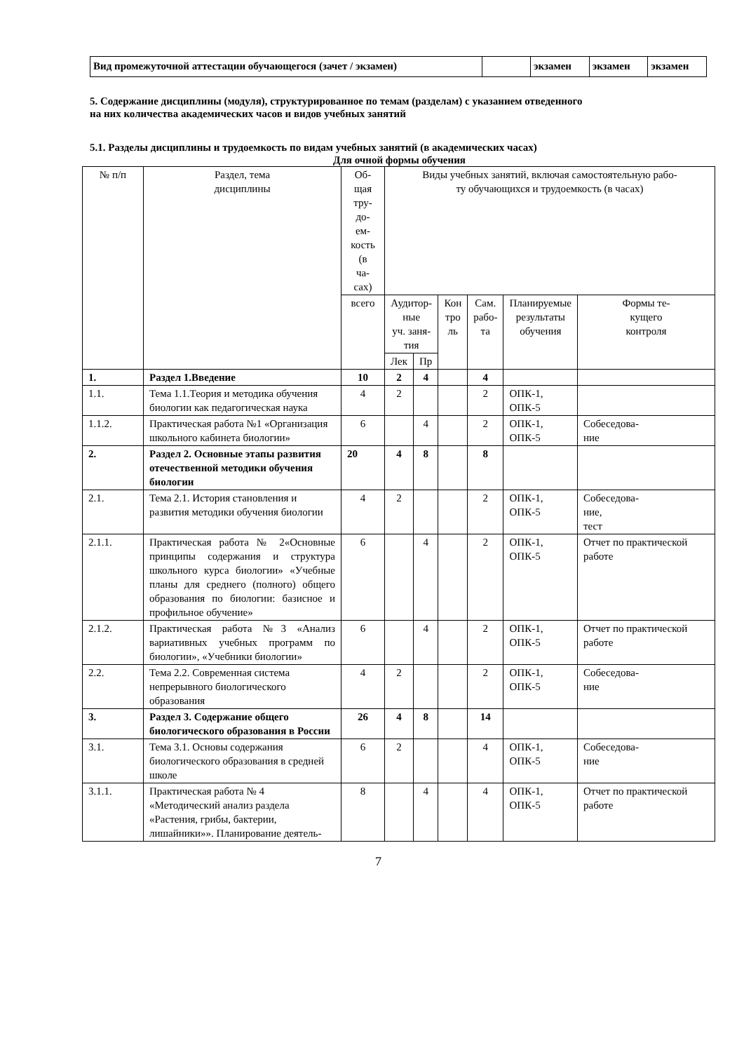| Вид промежуточной аттестации обучающегося (зачет / экзамен) | | экзамен | экзамен | экзамен |
5. Содержание дисциплины (модуля), структурированное по темам (разделам) с указанием отведенного
на них количества академических часов и видов учебных занятий
5.1. Разделы дисциплины и трудоемкость по видам учебных занятий (в академических часах)
Для очной формы обучения
| № п/п | Раздел, тема дисциплины | Об- щая тру- до- ем- кость (в ча- сах) | Виды учебных занятий, включая самостоятельную рабо- ту обучающихся и трудоемкость (в часах) | | | | | |
| --- | --- | --- | --- | --- | --- | --- | --- | --- |
| | | всего | Аудитор- ные уч. заня- тия | | Кон тро ль | Сам. рабо- та | Планируемые результаты обучения | Формы те- кущего контроля |
| | | | Лек | Пр | | | | |
| 1. | Раздел 1.Введение | 10 | 2 | 4 | | 4 | | |
| 1.1. | Тема 1.1.Теория и методика обучения биологии как педагогическая наука | 4 | 2 | | | 2 | ОПК-1, ОПК-5 | |
| 1.1.2. | Практическая работа №1 «Организация школьного кабинета биологии» | 6 | | 4 | | 2 | ОПК-1, ОПК-5 | Собеседова- ние |
| 2. | Раздел 2. Основные этапы развития отечественной методики обучения биологии | 20 | 4 | 8 | | 8 | | |
| 2.1. | Тема 2.1. История становления и развития методики обучения биологии | 4 | 2 | | | 2 | ОПК-1, ОПК-5 | Собеседова- ние, тест |
| 2.1.1. | Практическая работа № 2«Основные принципы содержания и структура школьного курса биологии» «Учебные планы для среднего (полного) общего образования по биологии: базисное и профильное обучение» | 6 | | 4 | | 2 | ОПК-1, ОПК-5 | Отчет по практической работе |
| 2.1.2. | Практическая работа №3 «Анализ вариативных учебных программ по биологии», «Учебники биологии» | 6 | | 4 | | 2 | ОПК-1, ОПК-5 | Отчет по практической работе |
| 2.2. | Тема 2.2. Современная система непрерывного биологического образования | 4 | 2 | | | 2 | ОПК-1, ОПК-5 | Собеседова- ние |
| 3. | Раздел 3. Содержание общего биологического образования в России | 26 | 4 | 8 | | 14 | | |
| 3.1. | Тема 3.1. Основы содержания биологического образования в средней школе | 6 | 2 | | | 4 | ОПК-1, ОПК-5 | Собеседова- ние |
| 3.1.1. | Практическая работа № 4 «Методический анализ раздела «Растения, грибы, бактерии, лишайники»». Планирование деятель- | 8 | | 4 | | 4 | ОПК-1, ОПК-5 | Отчет по практической работе |
7